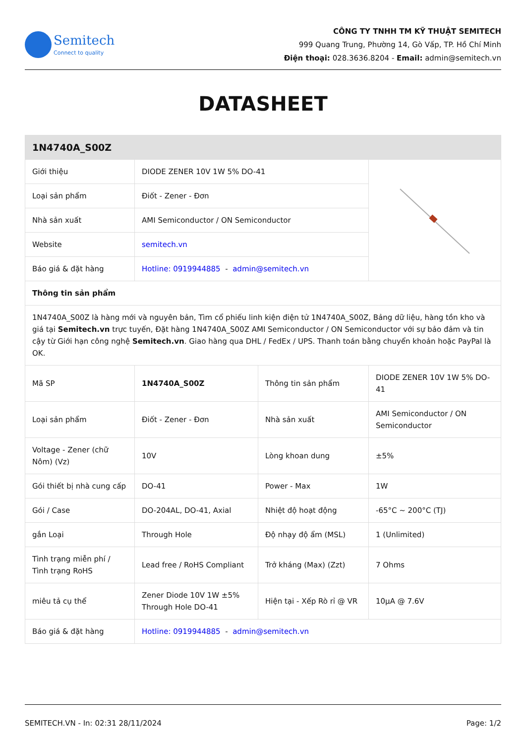Semitech
Connect to quality
CÔNG TY TNHH TM KỸ THUẬT SEMITECH
999 Quang Trung, Phường 14, Gò Vấp, TP. Hồ Chí Minh
Điện thoại: 028.3636.8204 - Email: admin@semitech.vn
DATASHEET
| 1N4740A_S00Z | | | |
| --- | --- | --- | --- |
| Giới thiệu | DIODE ZENER 10V 1W 5% DO-41 | | |
| Loại sản phẩm | Điốt - Zener - Đơn | | |
| Nhà sản xuất | AMI Semiconductor / ON Semiconductor | | |
| Website | semitech.vn | | |
| Báo giá & đặt hàng | Hotline: 0919944885 - admin@semitech.vn | | |
| Thông tin sản phẩm | | | |
| 1N4740A_S00Z là hàng mới và nguyên bản, Tìm cổ phiếu linh kiện điện tử 1N4740A_S00Z, Bảng dữ liệu, hàng tồn kho và giá tại Semitech.vn trực tuyến, Đặt hàng 1N4740A_S00Z AMI Semiconductor / ON Semiconductor với sự bảo đảm và tin cậy từ Giới hạn công nghệ Semitech.vn . Giao hàng qua DHL / FedEx / UPS. Thanh toán bằng chuyển khoản hoặc PayPal là OK. | | | |
| Mã SP | 1N4740A_S00Z | Thông tin sản phẩm | DIODE ZENER 10V 1W 5% DO-41 |
| Loại sản phẩm | Điốt - Zener - Đơn | Nhà sản xuất | AMI Semiconductor / ON Semiconductor |
| Voltage - Zener (chữ Nôm) (Vz) | 10V | Lòng khoan dung | ±5% |
| Gói thiết bị nhà cung cấp | DO-41 | Power - Max | 1W |
| Gói / Case | DO-204AL, DO-41, Axial | Nhiệt độ hoạt động | -65°C ~ 200°C (TJ) |
| gắn Loại | Through Hole | Độ nhạy độ ẩm (MSL) | 1 (Unlimited) |
| Tình trạng miễn phí / Tình trạng RoHS | Lead free / RoHS Compliant | Trở kháng (Max) (Zzt) | 7 Ohms |
| miêu tả cụ thể | Zener Diode 10V 1W ±5% Through Hole DO-41 | Hiện tại - Xếp Rò rỉ @ VR | 10µA @ 7.6V |
| Báo giá & đặt hàng | Hotline: 0919944885 - admin@semitech.vn | | |
SEMITECH.VN - In: 02:31 28/11/2024 Page: 1/2